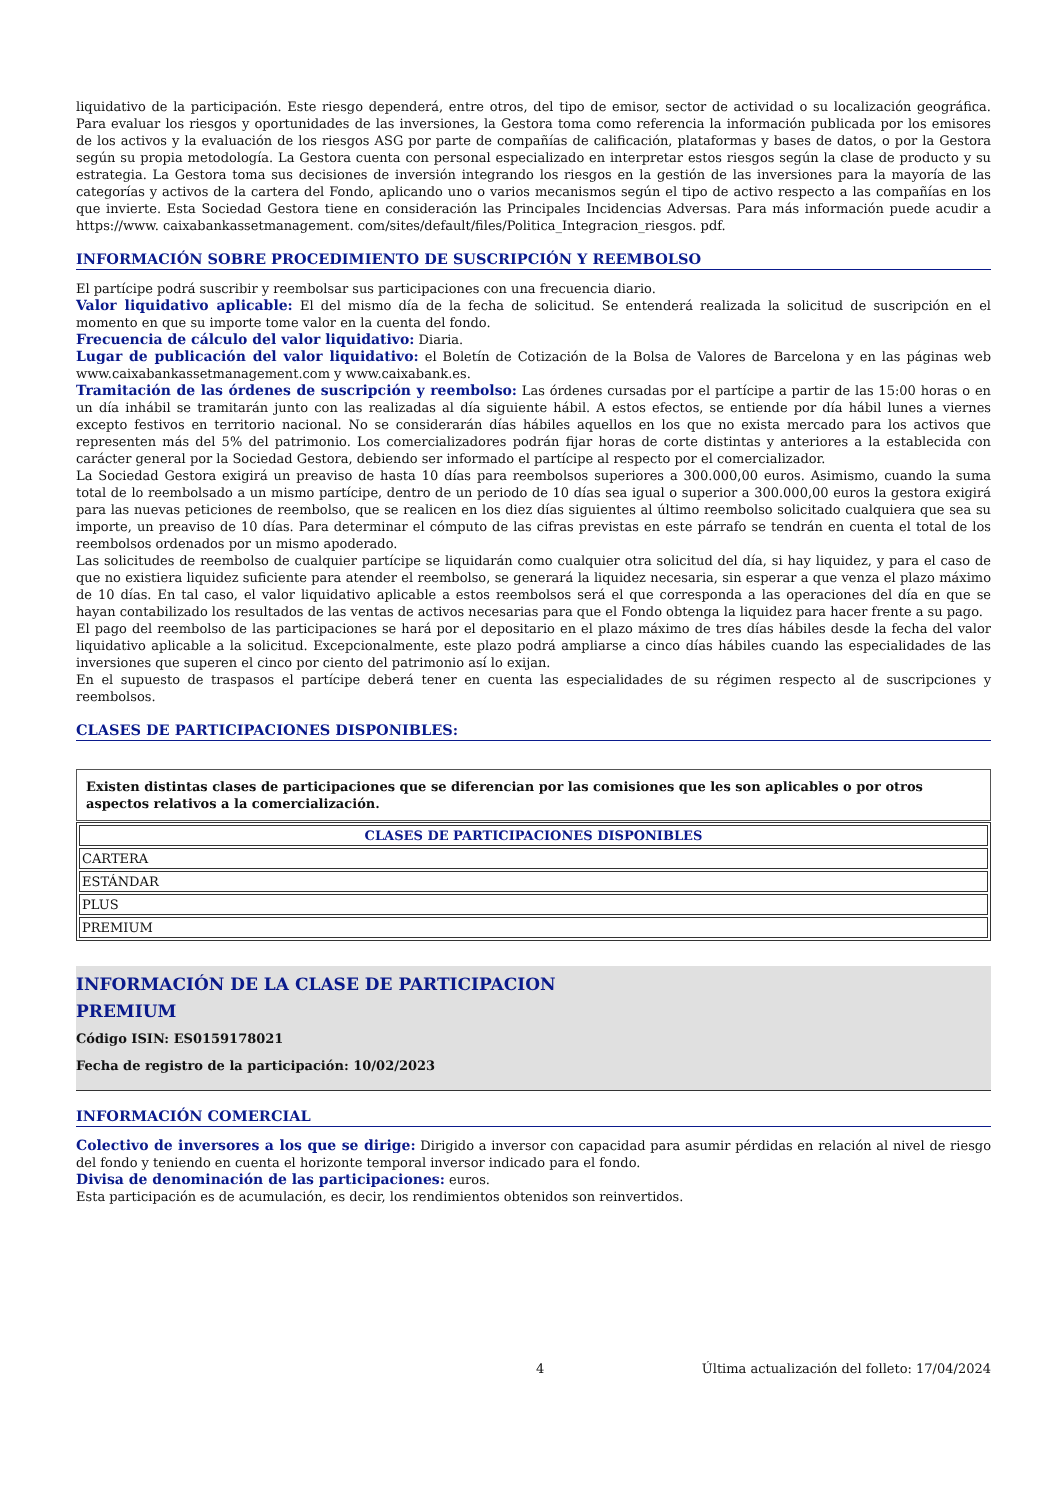liquidativo de la participación. Este riesgo dependerá, entre otros, del tipo de emisor, sector de actividad o su localización geográfica. Para evaluar los riesgos y oportunidades de las inversiones, la Gestora toma como referencia la información publicada por los emisores de los activos y la evaluación de los riesgos ASG por parte de compañías de calificación, plataformas y bases de datos, o por la Gestora según su propia metodología. La Gestora cuenta con personal especializado en interpretar estos riesgos según la clase de producto y su estrategia. La Gestora toma sus decisiones de inversión integrando los riesgos en la gestión de las inversiones para la mayoría de las categorías y activos de la cartera del Fondo, aplicando uno o varios mecanismos según el tipo de activo respecto a las compañías en los que invierte. Esta Sociedad Gestora tiene en consideración las Principales Incidencias Adversas. Para más información puede acudir a https://www. caixabankassetmanagement. com/sites/default/files/Politica_Integracion_riesgos. pdf.
INFORMACIÓN SOBRE PROCEDIMIENTO DE SUSCRIPCIÓN Y REEMBOLSO
El partícipe podrá suscribir y reembolsar sus participaciones con una frecuencia diario.
Valor liquidativo aplicable: El del mismo día de la fecha de solicitud. Se entenderá realizada la solicitud de suscripción en el momento en que su importe tome valor en la cuenta del fondo.
Frecuencia de cálculo del valor liquidativo: Diaria.
Lugar de publicación del valor liquidativo: el Boletín de Cotización de la Bolsa de Valores de Barcelona y en las páginas web www.caixabankassetmanagement.com y www.caixabank.es.
Tramitación de las órdenes de suscripción y reembolso: Las órdenes cursadas por el partícipe a partir de las 15:00 horas o en un día inhábil se tramitarán junto con las realizadas al día siguiente hábil. A estos efectos, se entiende por día hábil lunes a viernes excepto festivos en territorio nacional. No se considerarán días hábiles aquellos en los que no exista mercado para los activos que representen más del 5% del patrimonio. Los comercializadores podrán fijar horas de corte distintas y anteriores a la establecida con carácter general por la Sociedad Gestora, debiendo ser informado el partícipe al respecto por el comercializador.
La Sociedad Gestora exigirá un preaviso de hasta 10 días para reembolsos superiores a 300.000,00 euros. Asimismo, cuando la suma total de lo reembolsado a un mismo partícipe, dentro de un periodo de 10 días sea igual o superior a 300.000,00 euros la gestora exigirá para las nuevas peticiones de reembolso, que se realicen en los diez días siguientes al último reembolso solicitado cualquiera que sea su importe, un preaviso de 10 días. Para determinar el cómputo de las cifras previstas en este párrafo se tendrán en cuenta el total de los reembolsos ordenados por un mismo apoderado.
Las solicitudes de reembolso de cualquier partícipe se liquidarán como cualquier otra solicitud del día, si hay liquidez, y para el caso de que no existiera liquidez suficiente para atender el reembolso, se generará la liquidez necesaria, sin esperar a que venza el plazo máximo de 10 días. En tal caso, el valor liquidativo aplicable a estos reembolsos será el que corresponda a las operaciones del día en que se hayan contabilizado los resultados de las ventas de activos necesarias para que el Fondo obtenga la liquidez para hacer frente a su pago.
El pago del reembolso de las participaciones se hará por el depositario en el plazo máximo de tres días hábiles desde la fecha del valor liquidativo aplicable a la solicitud. Excepcionalmente, este plazo podrá ampliarse a cinco días hábiles cuando las especialidades de las inversiones que superen el cinco por ciento del patrimonio así lo exijan.
En el supuesto de traspasos el partícipe deberá tener en cuenta las especialidades de su régimen respecto al de suscripciones y reembolsos.
CLASES DE PARTICIPACIONES DISPONIBLES:
Existen distintas clases de participaciones que se diferencian por las comisiones que les son aplicables o por otros aspectos relativos a la comercialización.
| CLASES DE PARTICIPACIONES DISPONIBLES |
| --- |
| CARTERA |
| ESTÁNDAR |
| PLUS |
| PREMIUM |
INFORMACIÓN DE LA CLASE DE PARTICIPACION
PREMIUM
Código ISIN: ES0159178021
Fecha de registro de la participación: 10/02/2023
INFORMACIÓN COMERCIAL
Colectivo de inversores a los que se dirige: Dirigido a inversor con capacidad para asumir pérdidas en relación al nivel de riesgo del fondo y teniendo en cuenta el horizonte temporal inversor indicado para el fondo.
Divisa de denominación de las participaciones: euros.
Esta participación es de acumulación, es decir, los rendimientos obtenidos son reinvertidos.
4 Última actualización del folleto: 17/04/2024